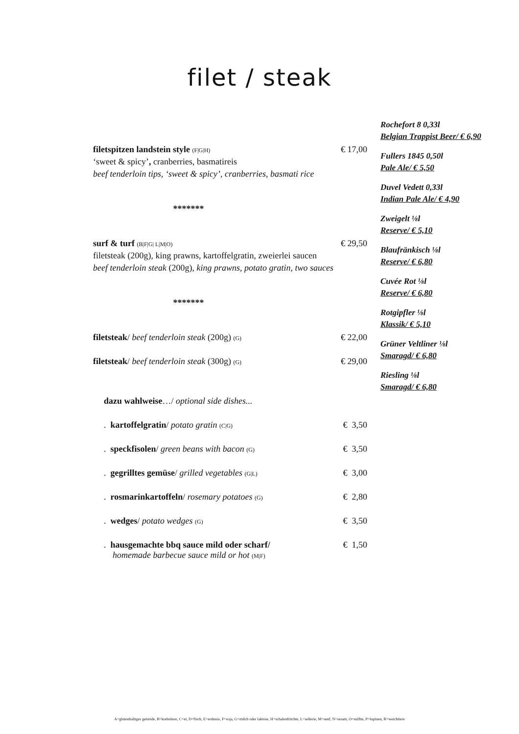filet / steak
Rochefort 8 0,33l
Belgian Trappist Beer/ € 6,90
Fullers 1845 0,50l
Pale Ale/ € 5,50
Duvel Vedett 0,33l
Indian Pale Ale/ € 4,90
Zweigelt ⅛l
Reserve/ € 5,10
Blaufränkisch ⅛l
Reserve/ € 6,80
Cuvée Rot ⅛l
Reserve/ € 6,80
Rotgipfler ⅛l
Klassik/ € 5,10
Grüner Veltliner ⅛l
Smaragd/ € 6,80
Riesling ⅛l
Smaragd/ € 6,80
filetspitzen landstein style (F|G|H) € 17,00
‘sweet & spicy’, cranberries, basmatireis
beef tenderloin tips, ‘sweet & spicy’, cranberries, basmati rice
*******
surf & turf (B|F|G| L|M|O) € 29,50
filetsteak (200g), king prawns, kartoffelgratin, zweierlei saucen
beef tenderloin steak (200g), king prawns, potato gratin, two sauces
*******
filetsteak/ beef tenderloin steak (200g) (G) € 22,00
filetsteak/ beef tenderloin steak (300g) (G) € 29,00
dazu wahlweise…/ optional side dishes...
. kartoffelgratin/ potato gratin (C|G) € 3,50
. speckfisolen/ green beans with bacon (G) € 3,50
. gegrilltes gemüse/ grilled vegetables (G|L) € 3,00
. rosmarinkartoffeln/ rosemary potatoes (G) € 2,80
. wedges/ potato wedges (G) € 3,50
. hausgemachte bbq sauce mild oder scharf/
homemade barbecue sauce mild or hot (M|F) € 1,50
A=glutenhaltiges getreide, B=krebstiere, C=ei, D=fisch, E=erdnuss, F=soja, G=milch oder laktose, H=schalenfrüchte, L=sellerie, M=senf, N=sesam, O=sulfite, P=lupinen, R=weichtiere